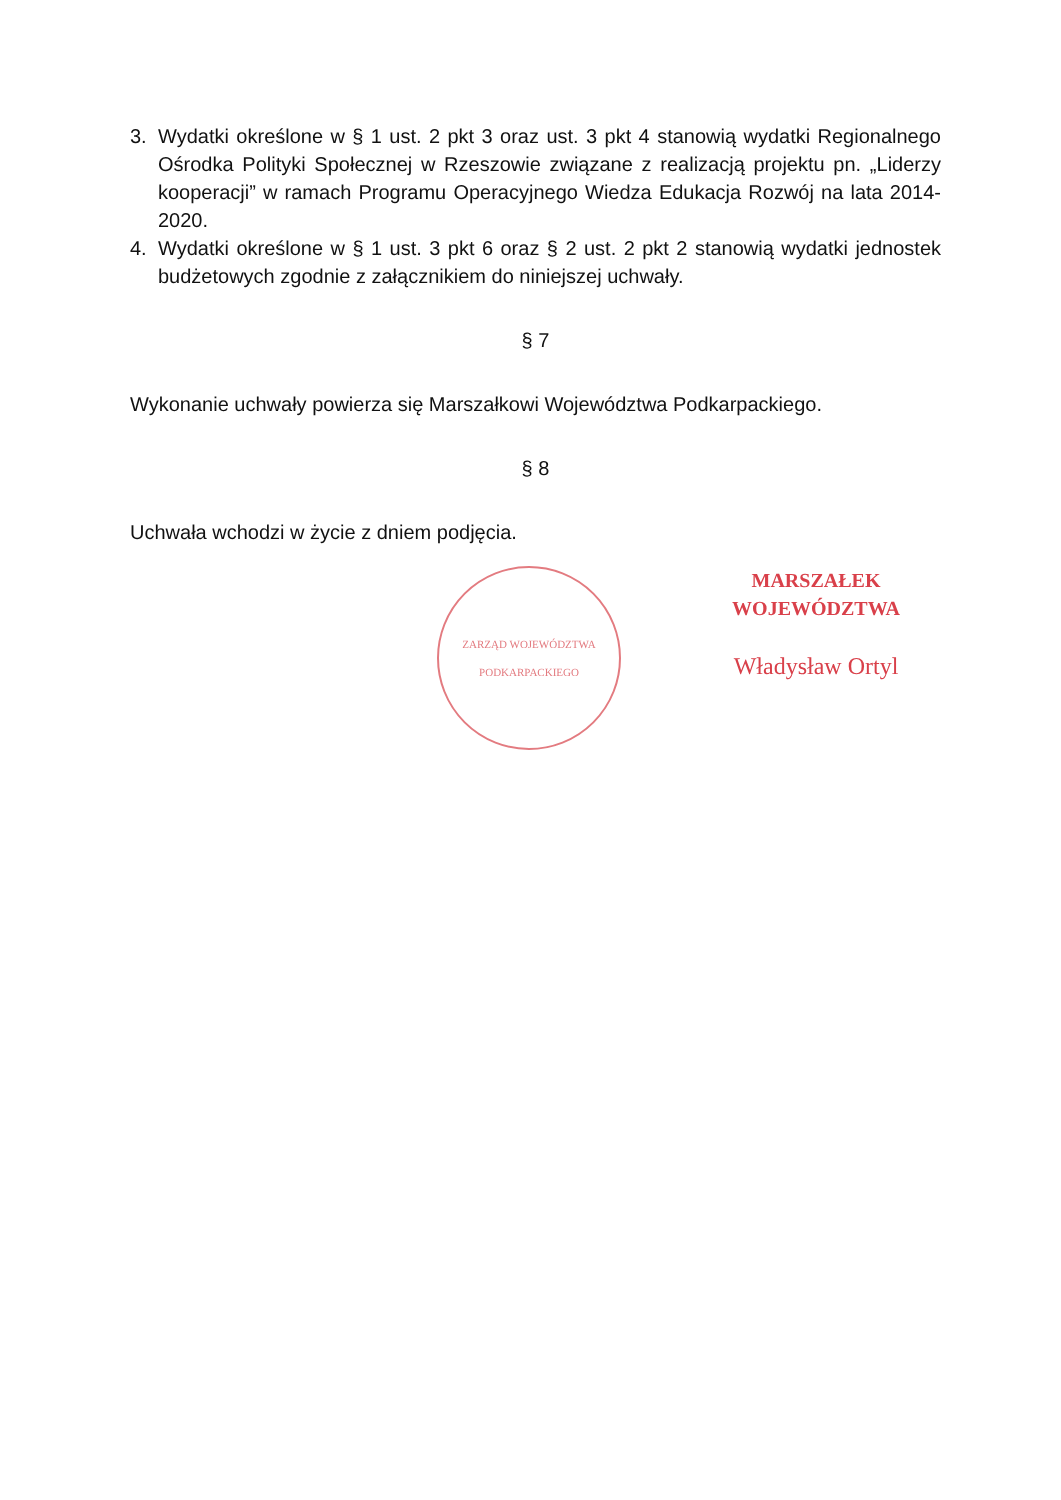3. Wydatki określone w § 1 ust. 2 pkt 3 oraz ust. 3 pkt 4 stanowią wydatki Regionalnego Ośrodka Polityki Społecznej w Rzeszowie związane z realizacją projektu pn. „Liderzy kooperacji” w ramach Programu Operacyjnego Wiedza Edukacja Rozwój na lata 2014-2020.
4. Wydatki określone w § 1 ust. 3 pkt 6 oraz § 2 ust. 2 pkt 2 stanowią wydatki jednostek budżetowych zgodnie z załącznikiem do niniejszej uchwały.
§ 7
Wykonanie uchwały powierza się Marszałkowi Województwa Podkarpackiego.
§ 8
Uchwała wchodzi w życie z dniem podjęcia.
ZARZĄD WOJEWÓDZTWA PODKARPACKIEGO
MARSZAŁEK WOJEWÓDZTWA
Władysław Ortyl